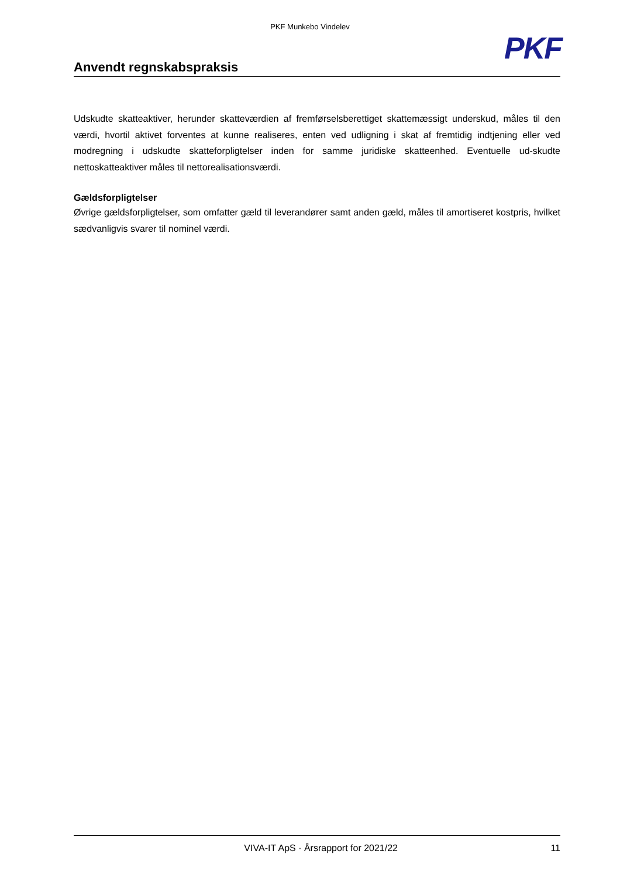PKF Munkebo Vindelev
PKF
Anvendt regnskabspraksis
Udskudte skatteaktiver, herunder skatteværdien af fremførselsberettiget skattemæssigt underskud, måles til den værdi, hvortil aktivet forventes at kunne realiseres, enten ved udligning i skat af fremtidig indtjening eller ved modregning i udskudte skatteforpligtelser inden for samme juridiske skatteenhed. Eventuelle ud-skudte nettoskatteaktiver måles til nettorealisationsværdi.
Gældsforpligtelser
Øvrige gældsforpligtelser, som omfatter gæld til leverandører samt anden gæld, måles til amortiseret kostpris, hvilket sædvanligvis svarer til nominel værdi.
VIVA-IT ApS · Årsrapport for 2021/22 11